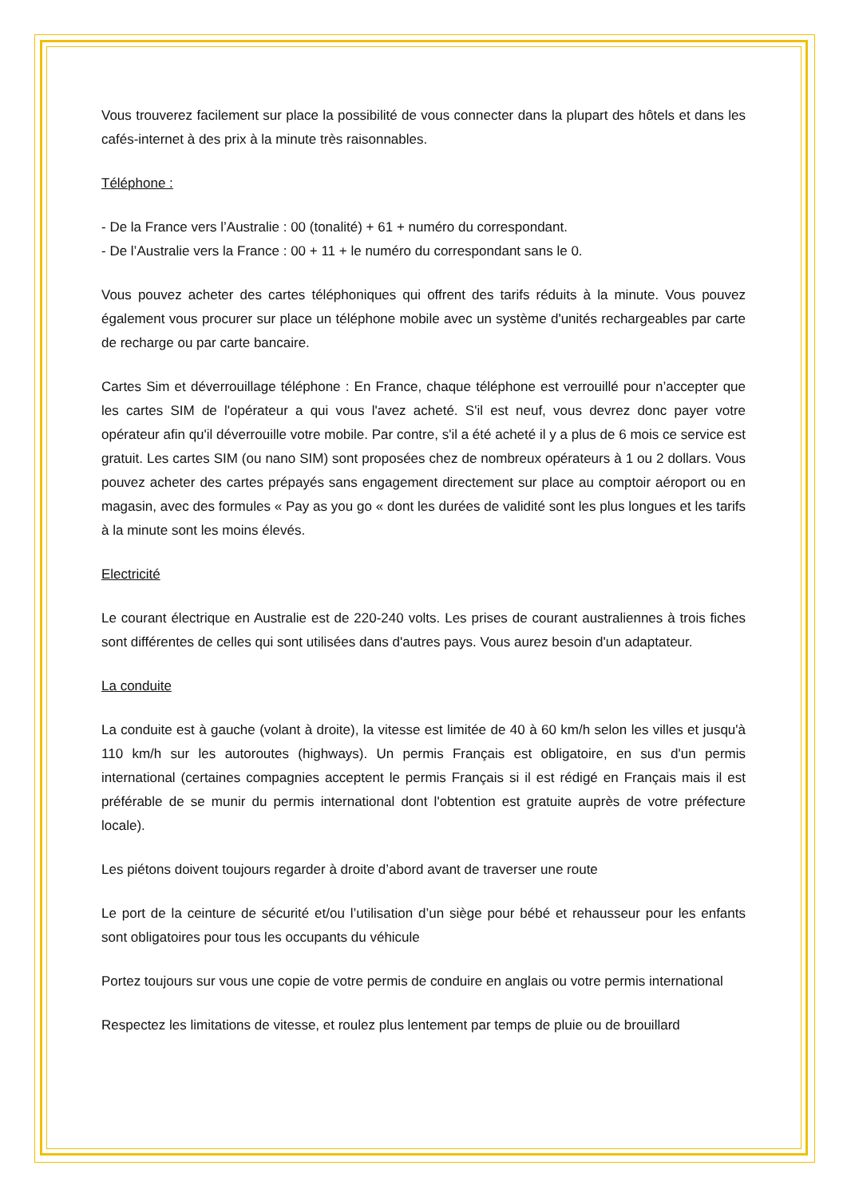Vous trouverez facilement sur place la possibilité de vous connecter dans la plupart des hôtels et dans les cafés-internet à des prix à la minute très raisonnables.
Téléphone :
- De la France vers l’Australie : 00 (tonalité) + 61 + numéro du correspondant.
- De l’Australie vers la France : 00 + 11 + le numéro du correspondant sans le 0.
Vous pouvez acheter des cartes téléphoniques qui offrent des tarifs réduits à la minute. Vous pouvez également vous procurer sur place un téléphone mobile avec un système d'unités rechargeables par carte de recharge ou par carte bancaire.
Cartes Sim et déverrouillage téléphone : En France, chaque téléphone est verrouillé pour n’accepter que les cartes SIM de l'opérateur a qui vous l'avez acheté. S'il est neuf, vous devrez donc payer votre opérateur afin qu'il déverrouille votre mobile. Par contre, s'il a été acheté il y a plus de 6 mois ce service est gratuit. Les cartes SIM (ou nano SIM) sont proposées chez de nombreux opérateurs à 1 ou 2 dollars. Vous pouvez acheter des cartes prépayés sans engagement directement sur place au comptoir aéroport ou en magasin, avec des formules « Pay as you go « dont les durées de validité sont les plus longues et les tarifs à la minute sont les moins élevés.
Electricité
Le courant électrique en Australie est de 220-240 volts. Les prises de courant australiennes à trois fiches sont différentes de celles qui sont utilisées dans d'autres pays. Vous aurez besoin d'un adaptateur.
La conduite
La conduite est à gauche (volant à droite), la vitesse est limitée de 40 à 60 km/h selon les villes et jusqu'à 110 km/h sur les autoroutes (highways). Un permis Français est obligatoire, en sus d'un permis international (certaines compagnies acceptent le permis Français si il est rédigé en Français mais il est préférable de se munir du permis international dont l'obtention est gratuite auprès de votre préfecture locale).
Les piétons doivent toujours regarder à droite d’abord avant de traverser une route
Le port de la ceinture de sécurité et/ou l’utilisation d’un siège pour bébé et rehausseur pour les enfants sont obligatoires pour tous les occupants du véhicule
Portez toujours sur vous une copie de votre permis de conduire en anglais ou votre permis international
Respectez les limitations de vitesse, et roulez plus lentement par temps de pluie ou de brouillard